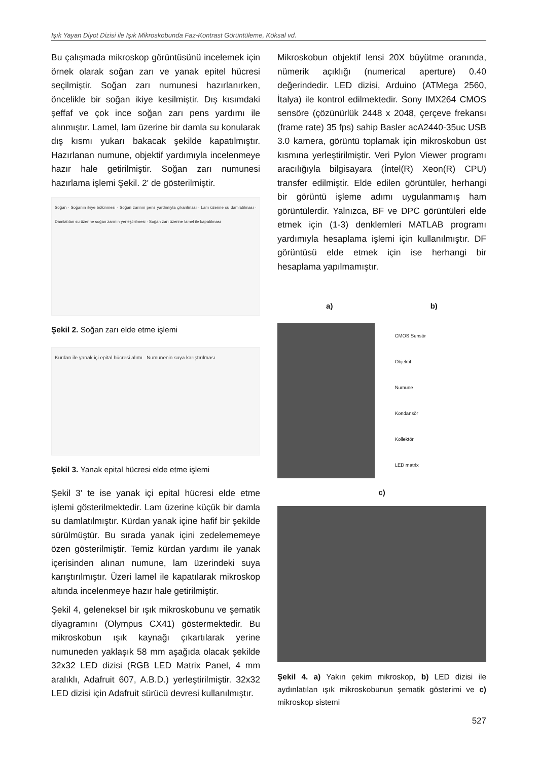Işık Yayan Diyot Dizisi ile Işık Mikroskobunda Faz-Kontrast Görüntüleme, Köksal vd.
Bu çalışmada mikroskop görüntüsünü incelemek için örnek olarak soğan zarı ve yanak epitel hücresi seçilmiştir. Soğan zarı numunesi hazırlanırken, öncelikle bir soğan ikiye kesilmiştir. Dış kısımdaki şeffaf ve çok ince soğan zarı pens yardımı ile alınmıştır. Lamel, lam üzerine bir damla su konularak dış kısmı yukarı bakacak şekilde kapatılmıştır. Hazırlanan numune, objektif yardımıyla incelenmeye hazır hale getirilmiştir. Soğan zarı numunesi hazırlama işlemi Şekil. 2' de gösterilmiştir.
Soğan · Soğanın ikiye bölünmesi · Soğan zarının pens yardımıyla çıkarılması · Lam üzerine su damlatılması · Damlatılan su üzerine soğan zarının yerleştirilmesi · Soğan zarı üzerine lamel ile kapatılması
Şekil 2. Soğan zarı elde etme işlemi
Kürdan ile yanak içi epital hücresi alımı Numunenin suya karıştırılması
Şekil 3. Yanak epital hücresi elde etme işlemi
Şekil 3' te ise yanak içi epital hücresi elde etme işlemi gösterilmektedir. Lam üzerine küçük bir damla su damlatılmıştır. Kürdan yanak içine hafif bir şekilde sürülmüştür. Bu sırada yanak içini zedelememeye özen gösterilmiştir. Temiz kürdan yardımı ile yanak içerisinden alınan numune, lam üzerindeki suya karıştırılmıştır. Üzeri lamel ile kapatılarak mikroskop altında incelenmeye hazır hale getirilmiştir.
Şekil 4, geleneksel bir ışık mikroskobunu ve şematik diyagramını (Olympus CX41) göstermektedir. Bu mikroskobun ışık kaynağı çıkartılarak yerine numuneden yaklaşık 58 mm aşağıda olacak şekilde 32x32 LED dizisi (RGB LED Matrix Panel, 4 mm aralıklı, Adafruit 607, A.B.D.) yerleştirilmiştir. 32x32 LED dizisi için Adafruit sürücü devresi kullanılmıştır.
Mikroskobun objektif lensi 20X büyütme oranında, nümerik açıklığı (numerical aperture) 0.40 değerindedir. LED dizisi, Arduino (ATMega 2560, İtalya) ile kontrol edilmektedir. Sony IMX264 CMOS sensöre (çözünürlük 2448 x 2048, çerçeve frekansı (frame rate) 35 fps) sahip Basler acA2440-35uc USB 3.0 kamera, görüntü toplamak için mikroskobun üst kısmına yerleştirilmiştir. Veri Pylon Viewer programı aracılığıyla bilgisayara (İntel(R) Xeon(R) CPU) transfer edilmiştir. Elde edilen görüntüler, herhangi bir görüntü işleme adımı uygulanmamış ham görüntülerdir. Yalnızca, BF ve DPC görüntüleri elde etmek için (1-3) denklemleri MATLAB programı yardımıyla hesaplama işlemi için kullanılmıştır. DF görüntüsü elde etmek için ise herhangi bir hesaplama yapılmamıştır.
a) b)
CMOS Sensör
Objektif
Numune
Kondansör
Kollektör
LED matrix
c)
Şekil 4. a) Yakın çekim mikroskop, b) LED dizisi ile aydınlatılan ışık mikroskobunun şematik gösterimi ve c) mikroskop sistemi
527